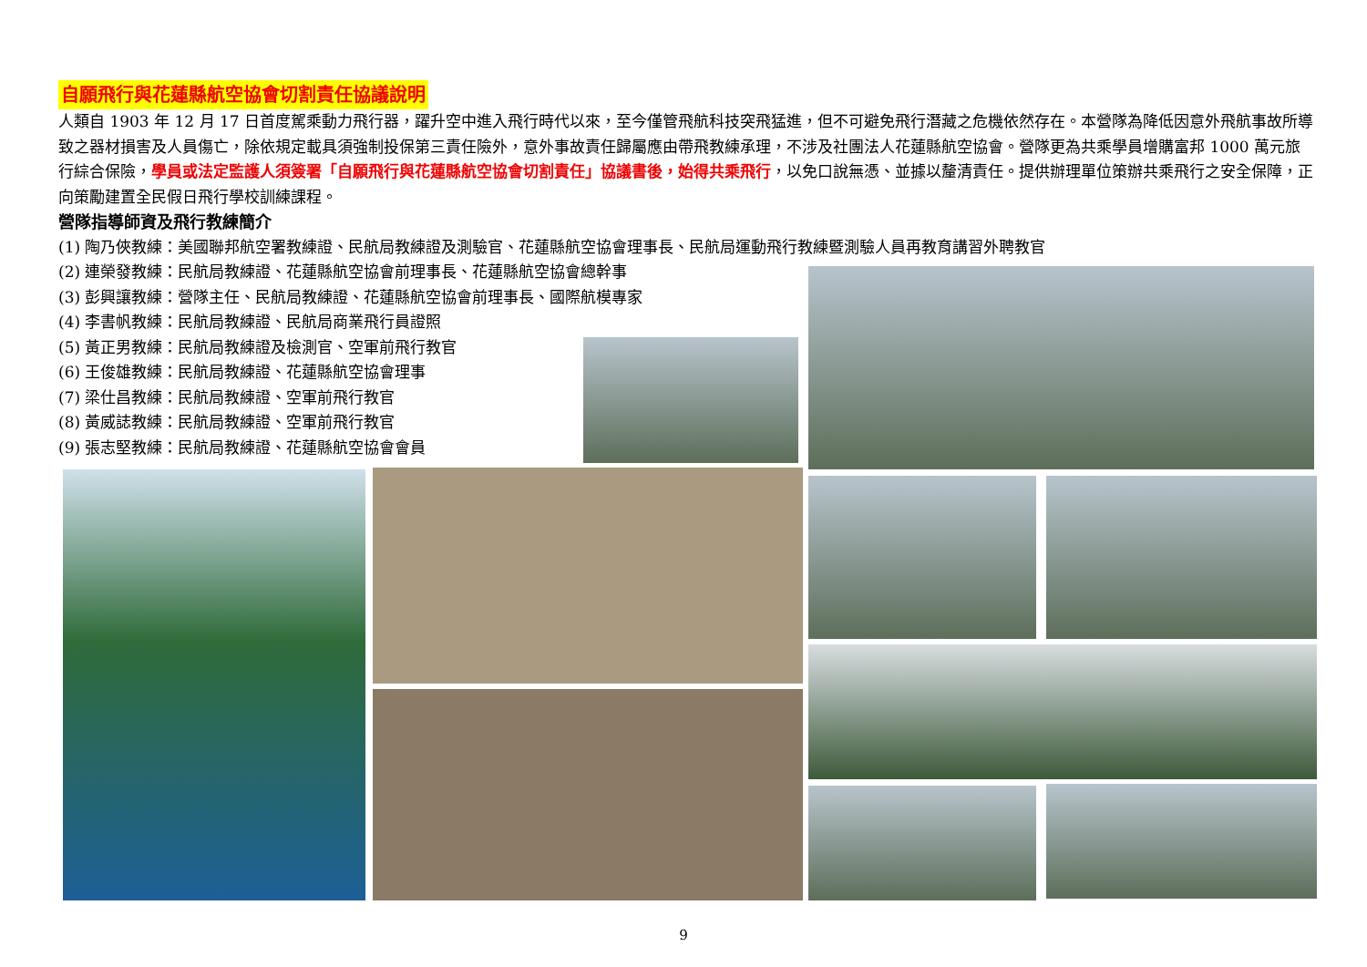自願飛行與花蓮縣航空協會切割責任協議說明
人類自 1903 年 12 月 17 日首度駕乘動力飛行器，躍升空中進入飛行時代以來，至今僅管飛航科技突飛猛進，但不可避免飛行潛藏之危機依然存在。本營隊為降低因意外飛航事故所導致之器材損害及人員傷亡，除依規定載具須強制投保第三責任險外，意外事故責任歸屬應由帶飛教練承理，不涉及社團法人花蓮縣航空協會。營隊更為共乘學員增購富邦 1000 萬元旅行綜合保險，學員或法定監護人須簽署「自願飛行與花蓮縣航空協會切割責任」協議書後，始得共乘飛行，以免口說無憑、並據以釐清責任。提供辦理單位策辦共乘飛行之安全保障，正向策勵建置全民假日飛行學校訓練課程。
營隊指導師資及飛行教練簡介
(1) 陶乃俠教練：美國聯邦航空署教練證、民航局教練證及測驗官、花蓮縣航空協會理事長、民航局運動飛行教練暨測驗人員再教育講習外聘教官
(2) 連榮發教練：民航局教練證、花蓮縣航空協會前理事長、花蓮縣航空協會總幹事
(3) 彭興讓教練：營隊主任、民航局教練證、花蓮縣航空協會前理事長、國際航模專家
(4) 李書帆教練：民航局教練證、民航局商業飛行員證照
(5) 黃正男教練：民航局教練證及檢測官、空軍前飛行教官
(6) 王俊雄教練：民航局教練證、花蓮縣航空協會理事
(7) 梁仕昌教練：民航局教練證、空軍前飛行教官
(8) 黃威誌教練：民航局教練證、空軍前飛行教官
(9) 張志堅教練：民航局教練證、花蓮縣航空協會會員
9